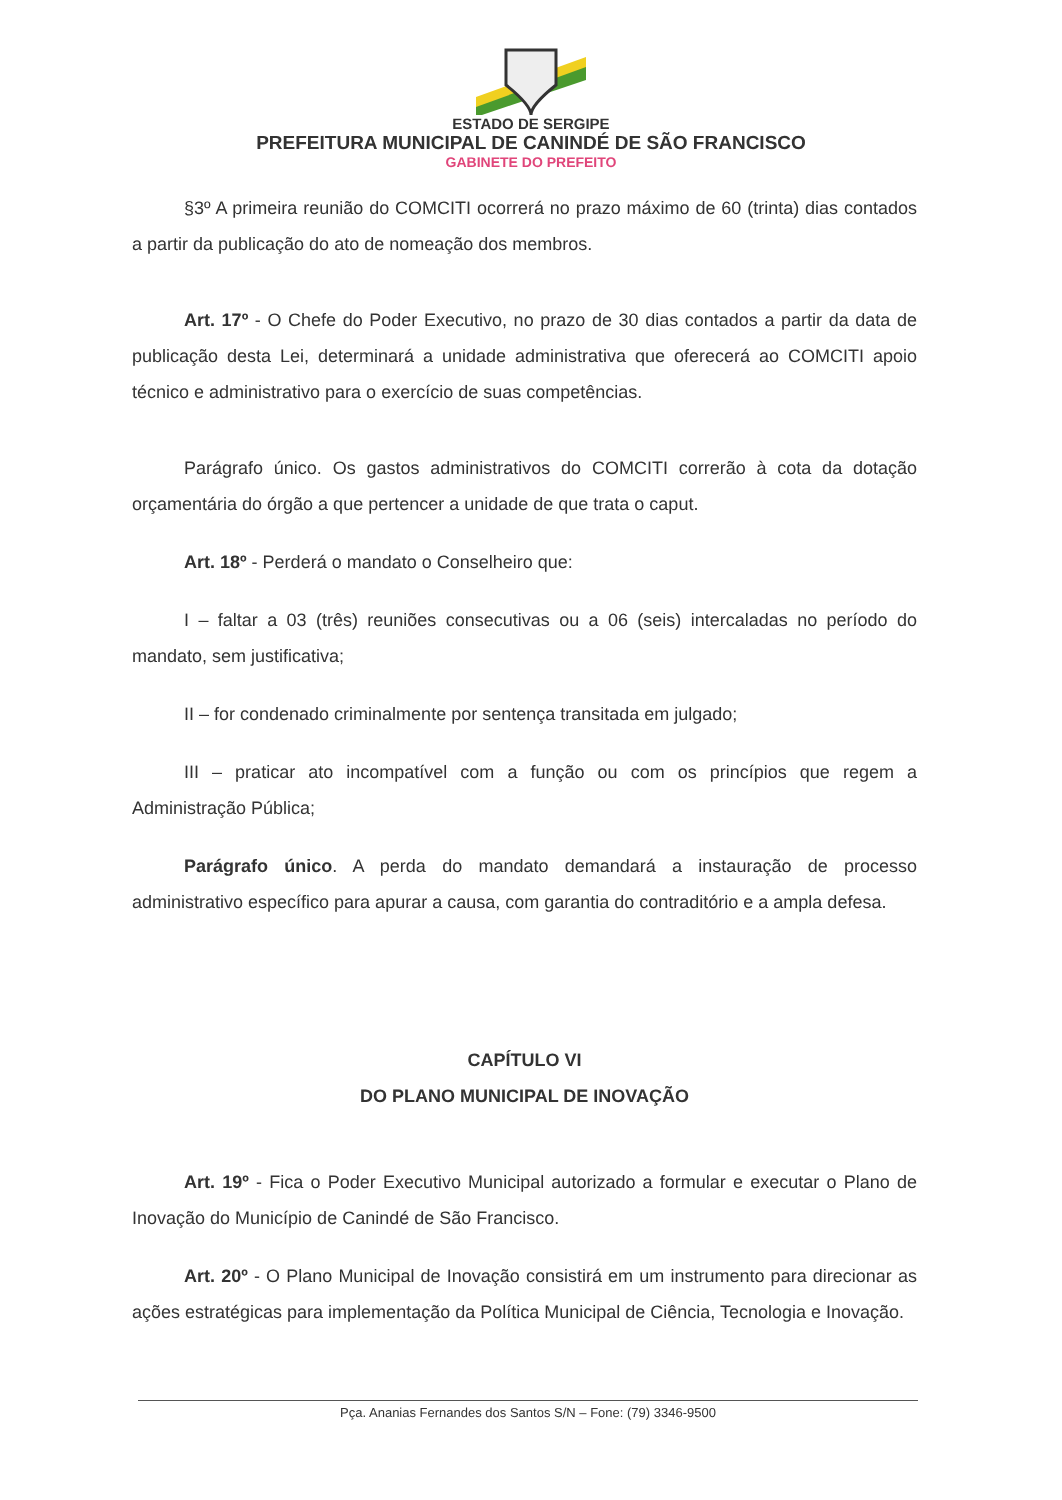ESTADO DE SERGIPE
PREFEITURA MUNICIPAL DE CANINDÉ DE SÃO FRANCISCO
GABINETE DO PREFEITO
§3º A primeira reunião do COMCITI ocorrerá no prazo máximo de 60 (trinta) dias contados a partir da publicação do ato de nomeação dos membros.
Art. 17º - O Chefe do Poder Executivo, no prazo de 30 dias contados a partir da data de publicação desta Lei, determinará a unidade administrativa que oferecerá ao COMCITI apoio técnico e administrativo para o exercício de suas competências.
Parágrafo único. Os gastos administrativos do COMCITI correrão à cota da dotação orçamentária do órgão a que pertencer a unidade de que trata o caput.
Art. 18º - Perderá o mandato o Conselheiro que:
I – faltar a 03 (três) reuniões consecutivas ou a 06 (seis) intercaladas no período do mandato, sem justificativa;
II – for condenado criminalmente por sentença transitada em julgado;
III – praticar ato incompatível com a função ou com os princípios que regem a Administração Pública;
Parágrafo único. A perda do mandato demandará a instauração de processo administrativo específico para apurar a causa, com garantia do contraditório e a ampla defesa.
CAPÍTULO VI
DO PLANO MUNICIPAL DE INOVAÇÃO
Art. 19º - Fica o Poder Executivo Municipal autorizado a formular e executar o Plano de Inovação do Município de Canindé de São Francisco.
Art. 20º - O Plano Municipal de Inovação consistirá em um instrumento para direcionar as ações estratégicas para implementação da Política Municipal de Ciência, Tecnologia e Inovação.
Pça. Ananias Fernandes dos Santos S/N – Fone: (79) 3346-9500